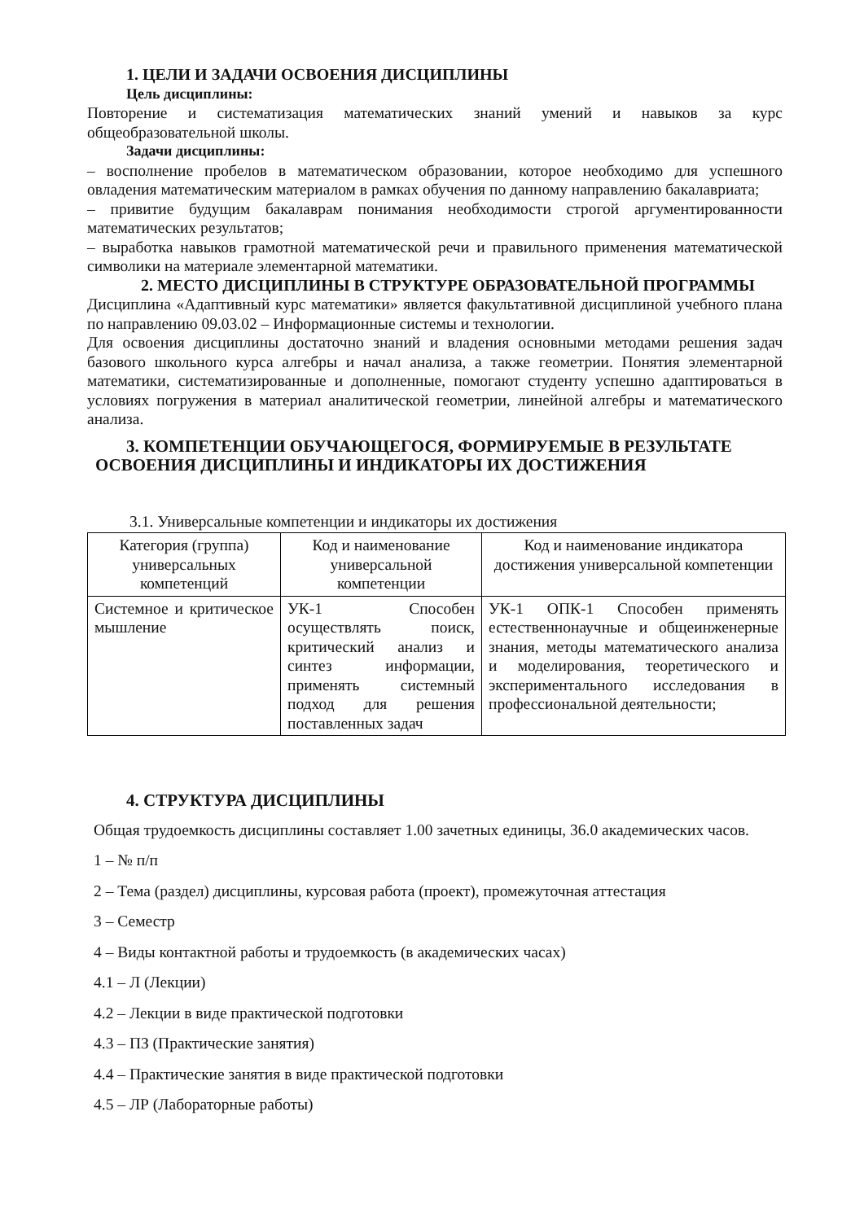1. ЦЕЛИ И ЗАДАЧИ ОСВОЕНИЯ ДИСЦИПЛИНЫ
Цель дисциплины:
Повторение и систематизация математических знаний умений и навыков за курс общеобразовательной школы.
Задачи дисциплины:
– восполнение пробелов в математическом образовании, которое необходимо для успешного овладения математическим материалом в рамках обучения по данному направлению бакалавриата;
– привитие будущим бакалаврам понимания необходимости строгой аргументированности математических результатов;
– выработка навыков грамотной математической речи и правильного применения математической символики на материале элементарной математики.
2. МЕСТО ДИСЦИПЛИНЫ В СТРУКТУРЕ ОБРАЗОВАТЕЛЬНОЙ ПРОГРАММЫ
Дисциплина «Адаптивный курс математики» является факультативной дисциплиной учебного плана по направлению 09.03.02 – Информационные системы и технологии.
Для освоения дисциплины достаточно знаний и владения основными методами решения задач базового школьного курса алгебры и начал анализа, а также геометрии. Понятия элементарной математики, систематизированные и дополненные, помогают студенту успешно адаптироваться в условиях погружения в материал аналитической геометрии, линейной алгебры и математического анализа.
3. КОМПЕТЕНЦИИ ОБУЧАЮЩЕГОСЯ, ФОРМИРУЕМЫЕ В РЕЗУЛЬТАТЕ
ОСВОЕНИЯ ДИСЦИПЛИНЫ И ИНДИКАТОРЫ ИХ ДОСТИЖЕНИЯ
3.1. Универсальные компетенции и индикаторы их достижения
| Категория (группа) универсальных компетенций | Код и наименование универсальной компетенции | Код и наименование индикатора достижения универсальной компетенции |
| --- | --- | --- |
| Системное и критическое мышление | УК-1 Способен осуществлять поиск, критический анализ и синтез информации, применять системный подход для решения поставленных задач | УК-1 ОПК-1 Способен применять естественнонаучные и общеинженерные знания, методы математического анализа и моделирования, теоретического и экспериментального исследования в профессиональной деятельности; |
4. СТРУКТУРА ДИСЦИПЛИНЫ
Общая трудоемкость дисциплины составляет 1.00 зачетных единицы, 36.0 академических часов.
1 – № п/п
2 – Тема (раздел) дисциплины, курсовая работа (проект), промежуточная аттестация
3 – Семестр
4 – Виды контактной работы и трудоемкость (в академических часах)
4.1 – Л (Лекции)
4.2 – Лекции в виде практической подготовки
4.3 – ПЗ (Практические занятия)
4.4 – Практические занятия в виде практической подготовки
4.5 – ЛР (Лабораторные работы)